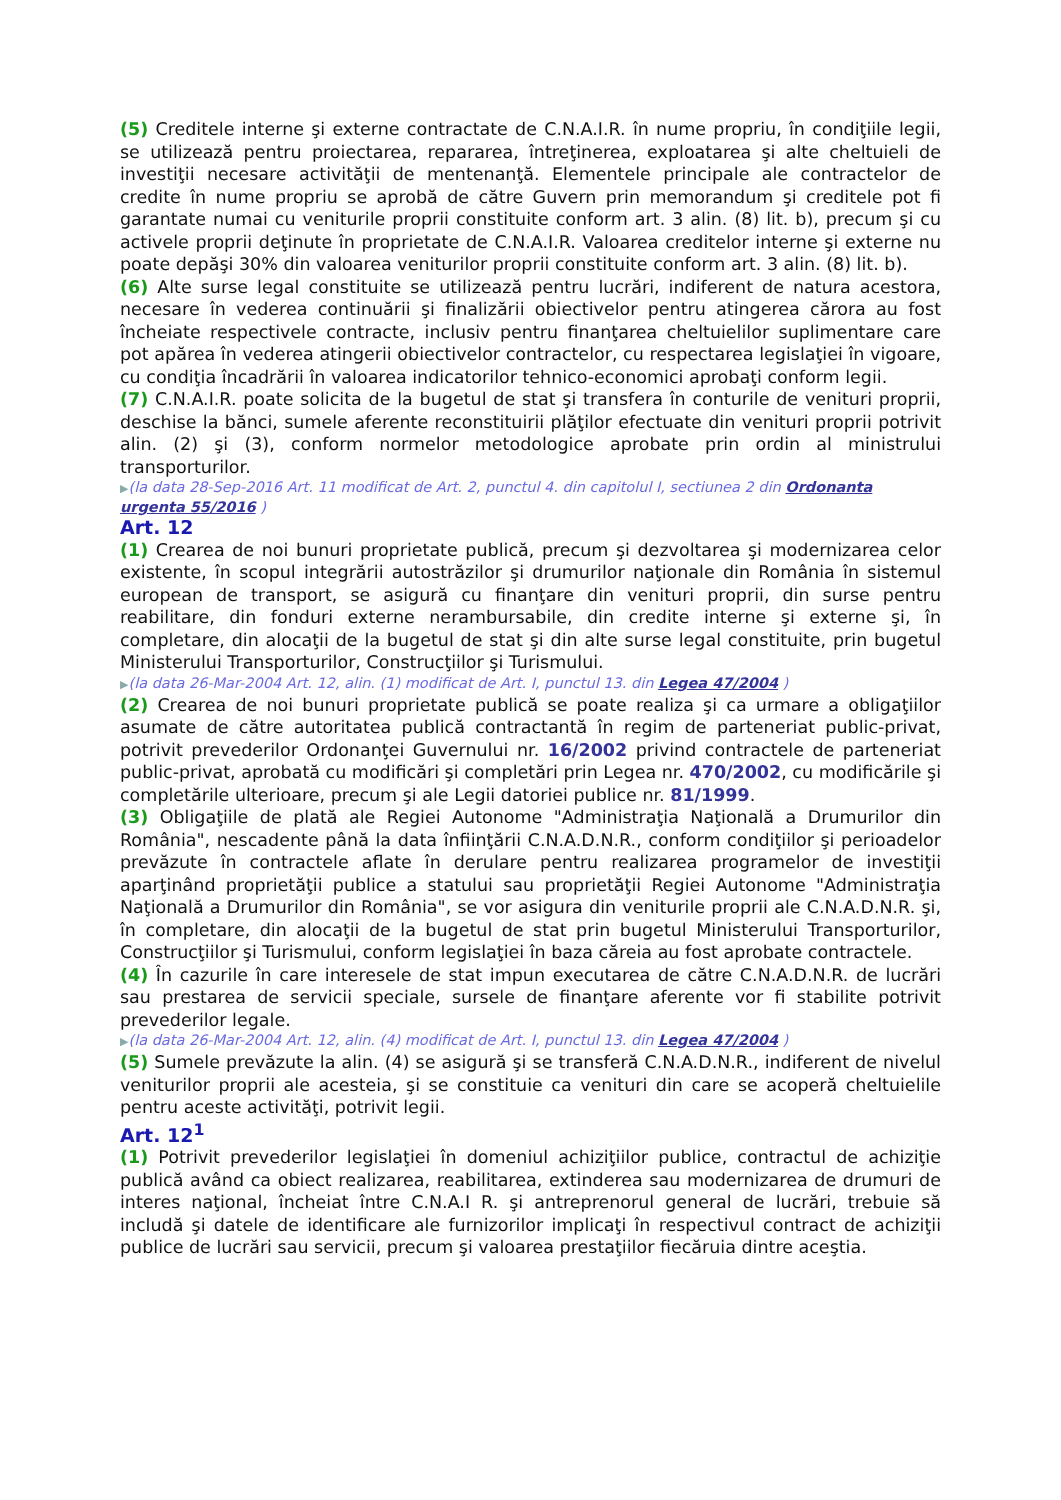(5) Creditele interne şi externe contractate de C.N.A.I.R. în nume propriu, în condiţiile legii, se utilizează pentru proiectarea, repararea, întreţinerea, exploatarea şi alte cheltuieli de investiţii necesare activităţii de mentenanţă. Elementele principale ale contractelor de credite în nume propriu se aprobă de către Guvern prin memorandum şi creditele pot fi garantate numai cu veniturile proprii constituite conform art. 3 alin. (8) lit. b), precum şi cu activele proprii deţinute în proprietate de C.N.A.I.R. Valoarea creditelor interne şi externe nu poate depăşi 30% din valoarea veniturilor proprii constituite conform art. 3 alin. (8) lit. b).
(6) Alte surse legal constituite se utilizează pentru lucrări, indiferent de natura acestora, necesare în vederea continuării şi finalizării obiectivelor pentru atingerea cărora au fost încheiate respectivele contracte, inclusiv pentru finanţarea cheltuielilor suplimentare care pot apărea în vederea atingerii obiectivelor contractelor, cu respectarea legislaţiei în vigoare, cu condiţia încadrării în valoarea indicatorilor tehnico-economici aprobaţi conform legii.
(7) C.N.A.I.R. poate solicita de la bugetul de stat şi transfera în conturile de venituri proprii, deschise la bănci, sumele aferente reconstituirii plăţilor efectuate din venituri proprii potrivit alin. (2) şi (3), conform normelor metodologice aprobate prin ordin al ministrului transporturilor.
▶(la data 28-Sep-2016 Art. 11 modificat de Art. 2, punctul 4. din capitolul I, sectiunea 2 din Ordonanta urgenta 55/2016 )
Art. 12
(1) Crearea de noi bunuri proprietate publică, precum şi dezvoltarea şi modernizarea celor existente, în scopul integrării autostrăzilor şi drumurilor naţionale din România în sistemul european de transport, se asigură cu finanţare din venituri proprii, din surse pentru reabilitare, din fonduri externe nerambursabile, din credite interne şi externe şi, în completare, din alocaţii de la bugetul de stat şi din alte surse legal constituite, prin bugetul Ministerului Transporturilor, Construcţiilor şi Turismului.
▶(la data 26-Mar-2004 Art. 12, alin. (1) modificat de Art. I, punctul 13. din Legea 47/2004 )
(2) Crearea de noi bunuri proprietate publică se poate realiza şi ca urmare a obligaţiilor asumate de către autoritatea publică contractantă în regim de parteneriat public-privat, potrivit prevederilor Ordonanţei Guvernului nr. 16/2002 privind contractele de parteneriat public-privat, aprobată cu modificări şi completări prin Legea nr. 470/2002, cu modificările şi completările ulterioare, precum şi ale Legii datoriei publice nr. 81/1999.
(3) Obligaţiile de plată ale Regiei Autonome "Administraţia Naţională a Drumurilor din România", nescadente până la data înfiinţării C.N.A.D.N.R., conform condiţiilor şi perioadelor prevăzute în contractele aflate în derulare pentru realizarea programelor de investiţii aparţinând proprietăţii publice a statului sau proprietăţii Regiei Autonome "Administraţia Naţională a Drumurilor din România", se vor asigura din veniturile proprii ale C.N.A.D.N.R. şi, în completare, din alocaţii de la bugetul de stat prin bugetul Ministerului Transporturilor, Construcţiilor şi Turismului, conform legislaţiei în baza căreia au fost aprobate contractele.
(4) În cazurile în care interesele de stat impun executarea de către C.N.A.D.N.R. de lucrări sau prestarea de servicii speciale, sursele de finanţare aferente vor fi stabilite potrivit prevederilor legale.
▶(la data 26-Mar-2004 Art. 12, alin. (4) modificat de Art. I, punctul 13. din Legea 47/2004 )
(5) Sumele prevăzute la alin. (4) se asigură şi se transferă C.N.A.D.N.R., indiferent de nivelul veniturilor proprii ale acesteia, şi se constituie ca venituri din care se acoperă cheltuielile pentru aceste activităţi, potrivit legii.
Art. 12<sup>1</sup>
(1) Potrivit prevederilor legislaţiei în domeniul achiziţiilor publice, contractul de achiziţie publică având ca obiect realizarea, reabilitarea, extinderea sau modernizarea de drumuri de interes naţional, încheiat între C.N.A.I R. şi antreprenorul general de lucrări, trebuie să includă şi datele de identificare ale furnizorilor implicaţi în respectivul contract de achiziţii publice de lucrări sau servicii, precum şi valoarea prestaţiilor fiecăruia dintre aceştia.